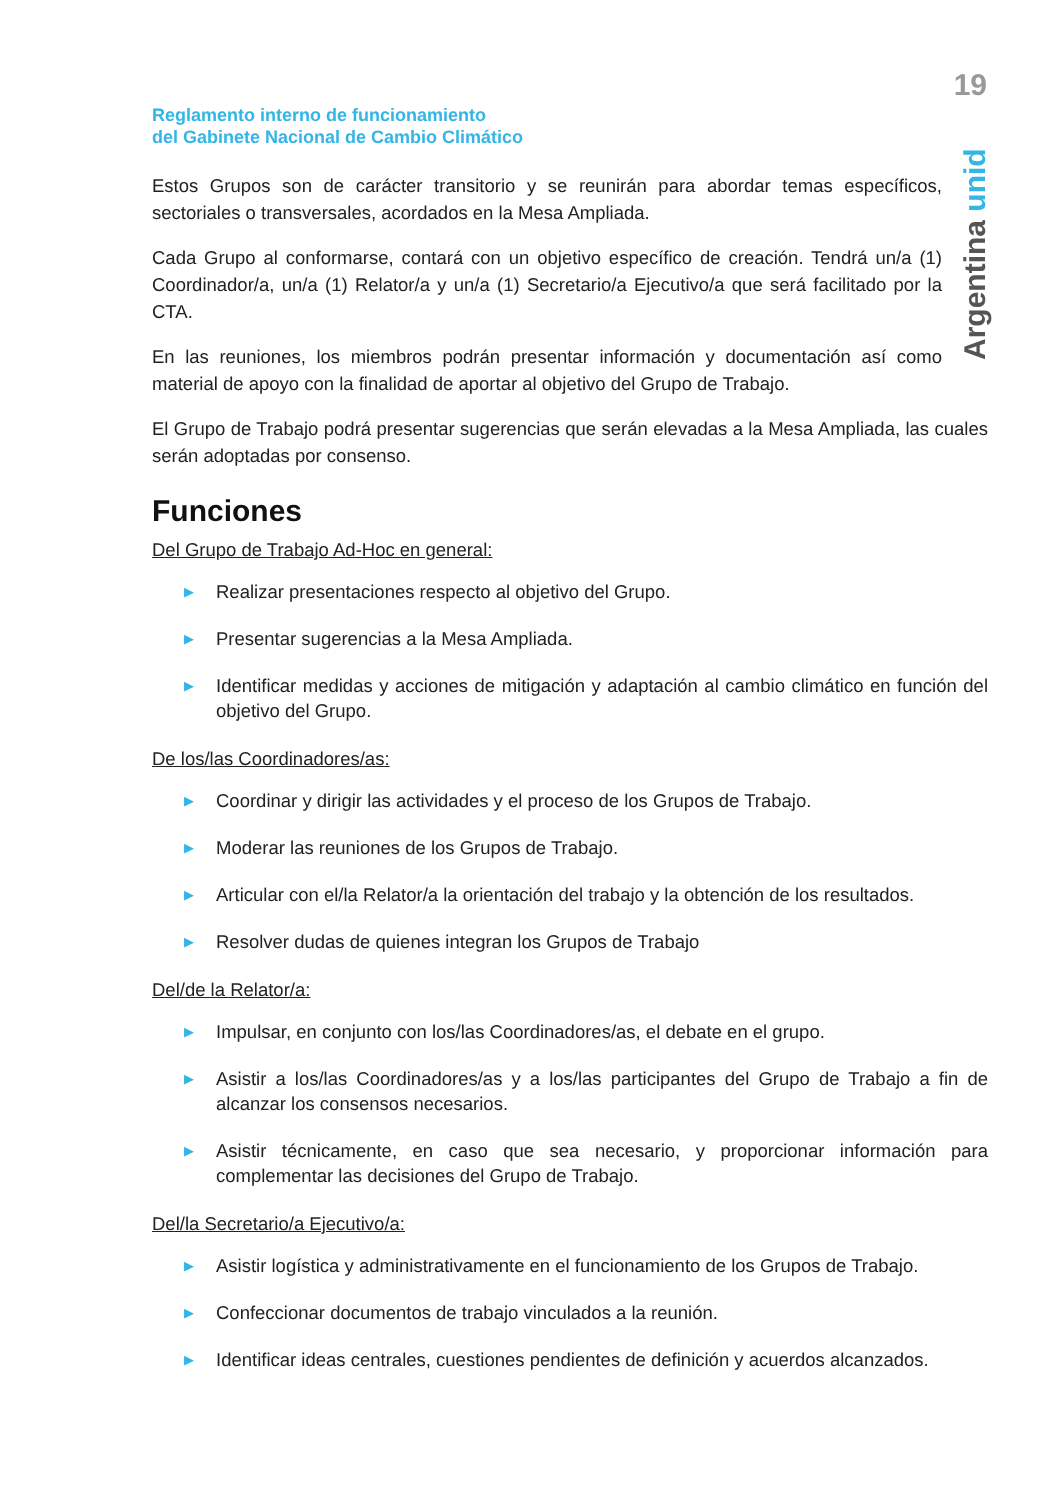19
Argentina unida
Reglamento interno de funcionamiento
del Gabinete Nacional de Cambio Climático
Estos Grupos son de carácter transitorio y se reunirán para abordar temas específicos, sectoriales o transversales, acordados en la Mesa Ampliada.
Cada Grupo al conformarse, contará con un objetivo específico de creación. Tendrá un/a (1) Coordinador/a, un/a (1) Relator/a y un/a (1) Secretario/a Ejecutivo/a que será facilitado por la CTA.
En las reuniones, los miembros podrán presentar información y documentación así como material de apoyo con la finalidad de aportar al objetivo del Grupo de Trabajo.
El Grupo de Trabajo podrá presentar sugerencias que serán elevadas a la Mesa Ampliada, las cuales serán adoptadas por consenso.
Funciones
Del Grupo de Trabajo Ad-Hoc en general:
▶ Realizar presentaciones respecto al objetivo del Grupo.
▶ Presentar sugerencias a la Mesa Ampliada.
▶ Identificar medidas y acciones de mitigación y adaptación al cambio climático en función del objetivo del Grupo.
De los/las Coordinadores/as:
▶ Coordinar y dirigir las actividades y el proceso de los Grupos de Trabajo.
▶ Moderar las reuniones de los Grupos de Trabajo.
▶ Articular con el/la Relator/a la orientación del trabajo y la obtención de los resultados.
▶ Resolver dudas de quienes integran los Grupos de Trabajo
Del/de la Relator/a:
▶ Impulsar, en conjunto con los/las Coordinadores/as, el debate en el grupo.
▶ Asistir a los/las Coordinadores/as y a los/las participantes del Grupo de Trabajo a fin de alcanzar los consensos necesarios.
▶ Asistir técnicamente, en caso que sea necesario, y proporcionar información para complementar las decisiones del Grupo de Trabajo.
Del/la Secretario/a Ejecutivo/a:
▶ Asistir logística y administrativamente en el funcionamiento de los Grupos de Trabajo.
▶ Confeccionar documentos de trabajo vinculados a la reunión.
▶ Identificar ideas centrales, cuestiones pendientes de definición y acuerdos alcanzados.